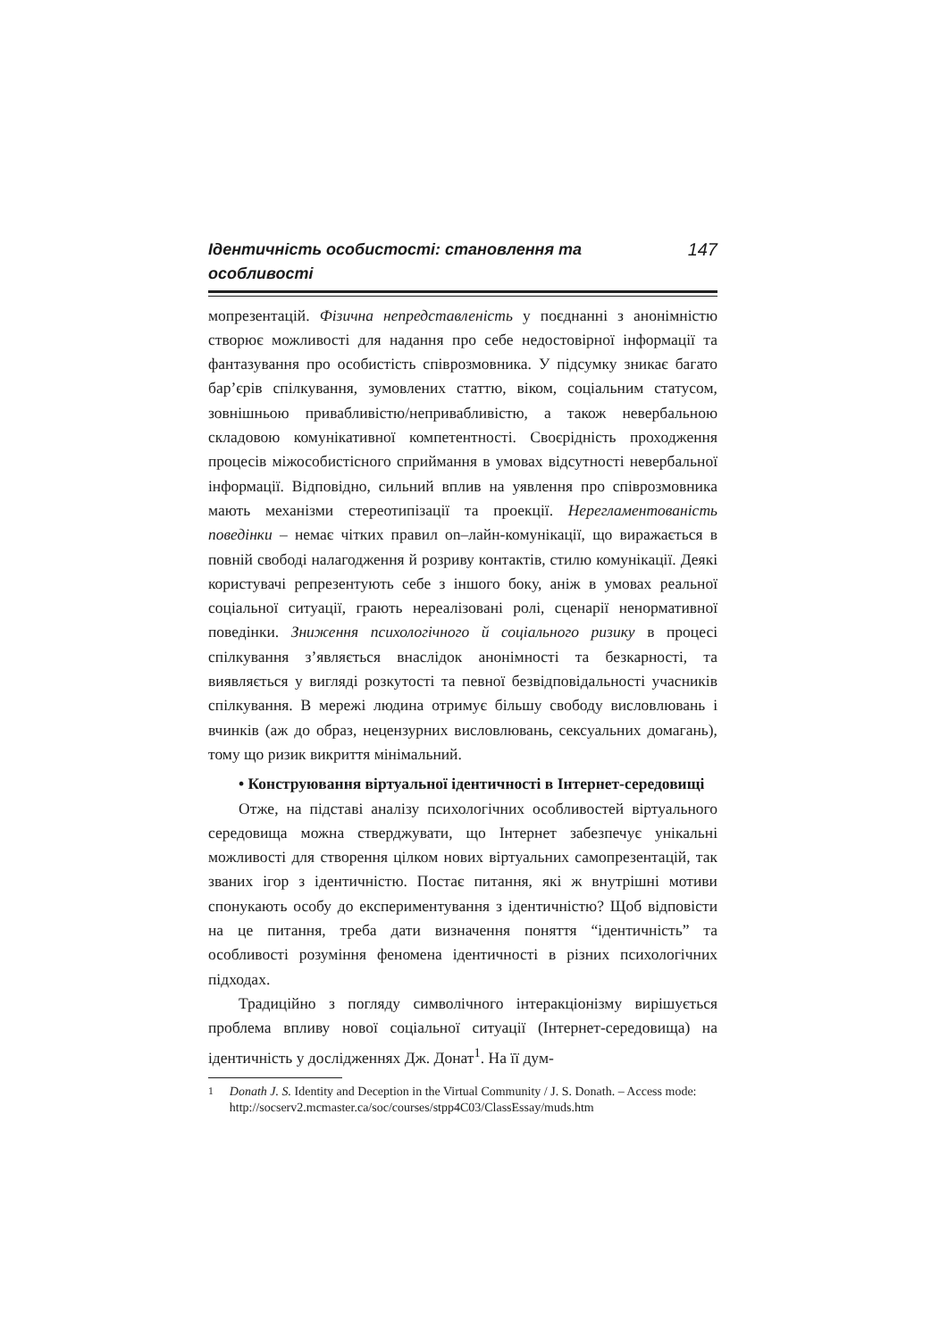Ідентичність особистості: становлення та особливості 147
мопрезентацій. Фізична непредставленість у поєднанні з анонімністю створює можливості для надання про себе недостовірної інформації та фантазування про особистість співрозмовника. У підсумку зникає багато бар’єрів спілкування, зумовлених статтю, віком, соціальним статусом, зовнішньою привабливістю/непривабливістю, а також невербальною складовою комунікативної компетентності. Своєрідність проходження процесів міжособистісного сприймання в умовах відсутності невербальної інформації. Відповідно, сильний вплив на уявлення про співрозмовника мають механізми стереотипізації та проекції. Нерегламентованість поведінки – немає чітких правил on–лайн-комунікації, що виражається в повній свободі налагодження й розриву контактів, стилю комунікації. Деякі користувачі репрезентують себе з іншого боку, аніж в умовах реальної соціальної ситуації, грають нереалізовані ролі, сценарії ненормативної поведінки. Зниження психологічного й соціального ризику в процесі спілкування з’являється внаслідок анонімності та безкарності, та виявляється у вигляді розкутості та певної безвідповідальності учасників спілкування. В мережі людина отримує більшу свободу висловлювань і вчинків (аж до образ, нецензурних висловлювань, сексуальних домагань), тому що ризик викриття мінімальний.
• Конструювання віртуальної ідентичності в Інтернет-середовищі
Отже, на підставі аналізу психологічних особливостей віртуального середовища можна стверджувати, що Інтернет забезпечує унікальні можливості для створення цілком нових віртуальних самопрезентацій, так званих ігор з ідентичністю. Постає питання, які ж внутрішні мотиви спонукають особу до експериментування з ідентичністю? Щоб відповісти на це питання, треба дати визначення поняття “ідентичність” та особливості розуміння феномена ідентичності в різних психологічних підходах.
Традиційно з погляду символічного інтеракціонізму вирішується проблема впливу нової соціальної ситуації (Інтернет-середовища) на ідентичність у дослідженнях Дж. Донат<sup>1</sup>. На її дум-
<sup>1</sup> Donath J. S. Identity and Deception in the Virtual Community / J. S. Donath. – Access mode: http://socserv2.mcmaster.ca/soc/courses/stpp4C03/ClassEssay/muds.htm